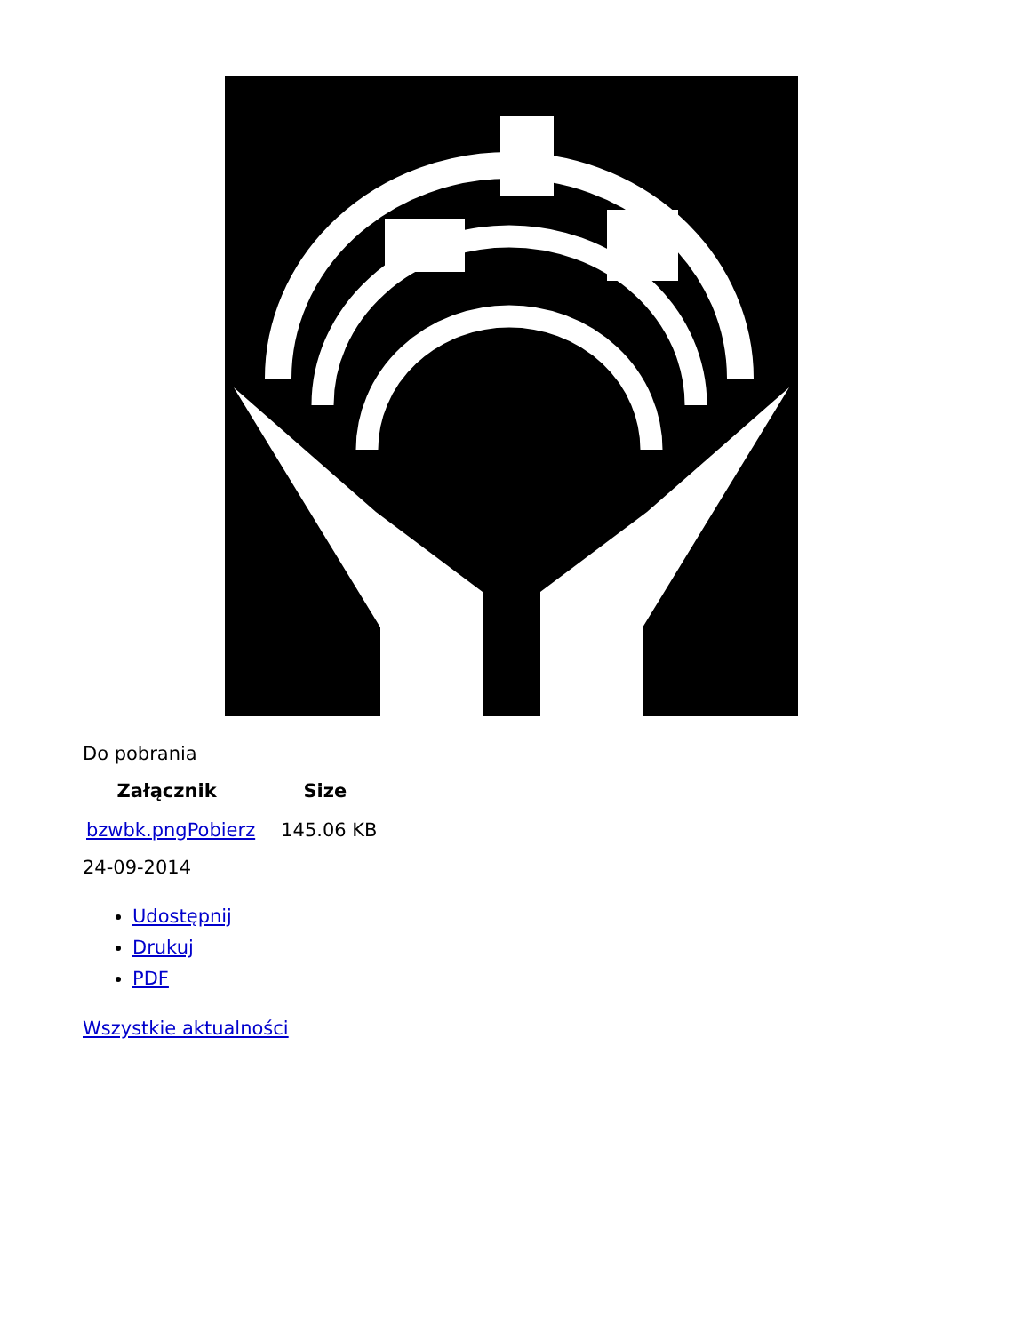Do pobrania
| Załącznik | Size |
| --- | --- |
| bzwbk.pngPobierz | 145.06 KB |
24-09-2014
Udostępnij
Drukuj
PDF
Wszystkie aktualności